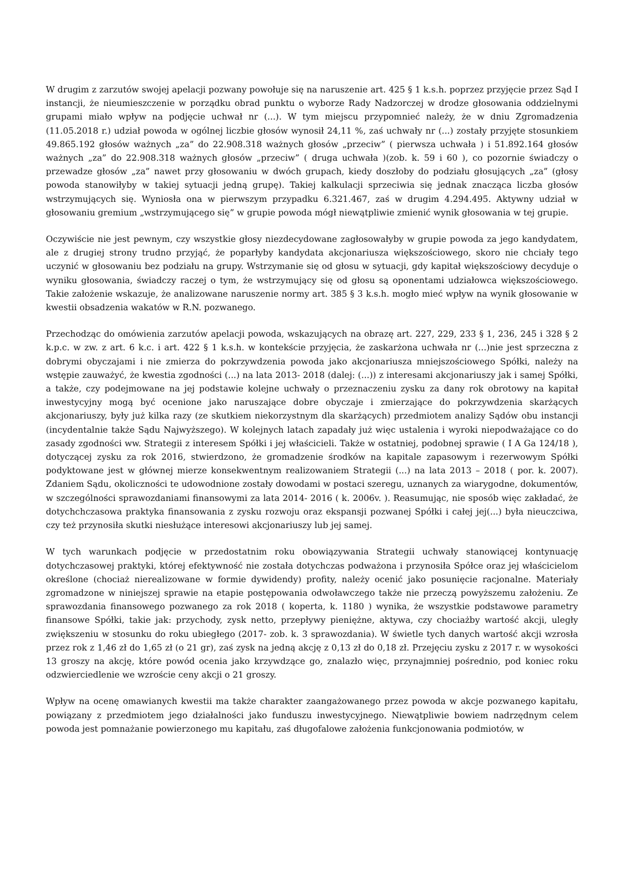W drugim z zarzutów swojej apelacji pozwany powołuje się na naruszenie art. 425 § 1 k.s.h. poprzez przyjęcie przez Sąd I instancji, że nieumieszczenie w porządku obrad punktu o wyborze Rady Nadzorczej w drodze głosowania oddzielnymi grupami miało wpływ na podjęcie uchwał nr (...). W tym miejscu przypomnieć należy, że w dniu Zgromadzenia (11.05.2018 r.) udział powoda w ogólnej liczbie głosów wynosił 24,11 %, zaś uchwały nr (...) zostały przyjęte stosunkiem 49.865.192 głosów ważnych „za” do 22.908.318 ważnych głosów „przeciw” ( pierwsza uchwała ) i 51.892.164 głosów ważnych „za” do 22.908.318 ważnych głosów „przeciw” ( druga uchwała )(zob. k. 59 i 60 ), co pozornie świadczy o przewadze głosów „za” nawet przy głosowaniu w dwóch grupach, kiedy doszłoby do podziału głosujących „za” (głosy powoda stanowiłyby w takiej sytuacji jedną grupę). Takiej kalkulacji sprzeciwia się jednak znacząca liczba głosów wstrzymujących się. Wyniosła ona w pierwszym przypadku 6.321.467, zaś w drugim 4.294.495. Aktywny udział w głosowaniu gremium „wstrzymującego się” w grupie powoda mógł niewątpliwie zmienić wynik głosowania w tej grupie.
Oczywiście nie jest pewnym, czy wszystkie głosy niezdecydowane zagłosowałyby w grupie powoda za jego kandydatem, ale z drugiej strony trudno przyjąć, że poparłyby kandydata akcjonariusza większościowego, skoro nie chciały tego uczynić w głosowaniu bez podziału na grupy. Wstrzymanie się od głosu w sytuacji, gdy kapitał większościowy decyduje o wyniku głosowania, świadczy raczej o tym, że wstrzymujący się od głosu są oponentami udziałowca większościowego. Takie założenie wskazuje, że analizowane naruszenie normy art. 385 § 3 k.s.h. mogło mieć wpływ na wynik głosowanie w kwestii obsadzenia wakatów w R.N. pozwanego.
Przechodząc do omówienia zarzutów apelacji powoda, wskazujących na obrazę art. 227, 229, 233 § 1, 236, 245 i 328 § 2 k.p.c. w zw. z art. 6 k.c. i art. 422 § 1 k.s.h. w kontekście przyjęcia, że zaskarżona uchwała nr (...)nie jest sprzeczna z dobrymi obyczajami i nie zmierza do pokrzywdzenia powoda jako akcjonariusza mniejszościowego Spółki, należy na wstępie zauważyć, że kwestia zgodności (...) na lata 2013- 2018 (dalej: (...)) z interesami akcjonariuszy jak i samej Spółki, a także, czy podejmowane na jej podstawie kolejne uchwały o przeznaczeniu zysku za dany rok obrotowy na kapitał inwestycyjny mogą być ocenione jako naruszające dobre obyczaje i zmierzające do pokrzywdzenia skarżących akcjonariuszy, były już kilka razy (ze skutkiem niekorzystnym dla skarżących) przedmiotem analizy Sądów obu instancji (incydentalnie także Sądu Najwyższego). W kolejnych latach zapadały już więc ustalenia i wyroki niepodważające co do zasady zgodności ww. Strategii z interesem Spółki i jej właścicieli. Także w ostatniej, podobnej sprawie ( I A Ga 124/18 ), dotyczącej zysku za rok 2016, stwierdzono, że gromadzenie środków na kapitale zapasowym i rezerwowym Spółki podyktowane jest w głównej mierze konsekwentnym realizowaniem Strategii (...) na lata 2013 – 2018 ( por. k. 2007). Zdaniem Sądu, okoliczności te udowodnione zostały dowodami w postaci szeregu, uznanych za wiarygodne, dokumentów, w szczególności sprawozdaniami finansowymi za lata 2014- 2016 ( k. 2006v. ). Reasumując, nie sposób więc zakładać, że dotychchczasowa praktyka finansowania z zysku rozwoju oraz ekspansji pozwanej Spółki i całej jej(...) była nieuczciwa, czy też przynosiła skutki niesłużące interesowi akcjonariuszy lub jej samej.
W tych warunkach podjęcie w przedostatnim roku obowiązywania Strategii uchwały stanowiącej kontynuację dotychczasowej praktyki, której efektywność nie została dotychczas podważona i przynosiła Spółce oraz jej właścicielom określone (chociaż nierealizowane w formie dywidendy) profity, należy ocenić jako posunięcie racjonalne. Materiały zgromadzone w niniejszej sprawie na etapie postępowania odwoławczego także nie przeczą powyższemu założeniu. Ze sprawozdania finansowego pozwanego za rok 2018 ( koperta, k. 1180 ) wynika, że wszystkie podstawowe parametry finansowe Spółki, takie jak: przychody, zysk netto, przepływy pieniężne, aktywa, czy chociażby wartość akcji, uległy zwiększeniu w stosunku do roku ubiegłego (2017- zob. k. 3 sprawozdania). W świetle tych danych wartość akcji wzrosła przez rok z 1,46 zł do 1,65 zł (o 21 gr), zaś zysk na jedną akcję z 0,13 zł do 0,18 zł. Przejęciu zysku z 2017 r. w wysokości 13 groszy na akcję, które powód ocenia jako krzywdzące go, znalazło więc, przynajmniej pośrednio, pod koniec roku odzwierciedlenie we wzroście ceny akcji o 21 groszy.
Wpływ na ocenę omawianych kwestii ma także charakter zaangażowanego przez powoda w akcje pozwanego kapitału, powiązany z przedmiotem jego działalności jako funduszu inwestycyjnego. Niewątpliwie bowiem nadrzędnym celem powoda jest pomnażanie powierzonego mu kapitału, zaś długofalowe założenia funkcjonowania podmiotów, w